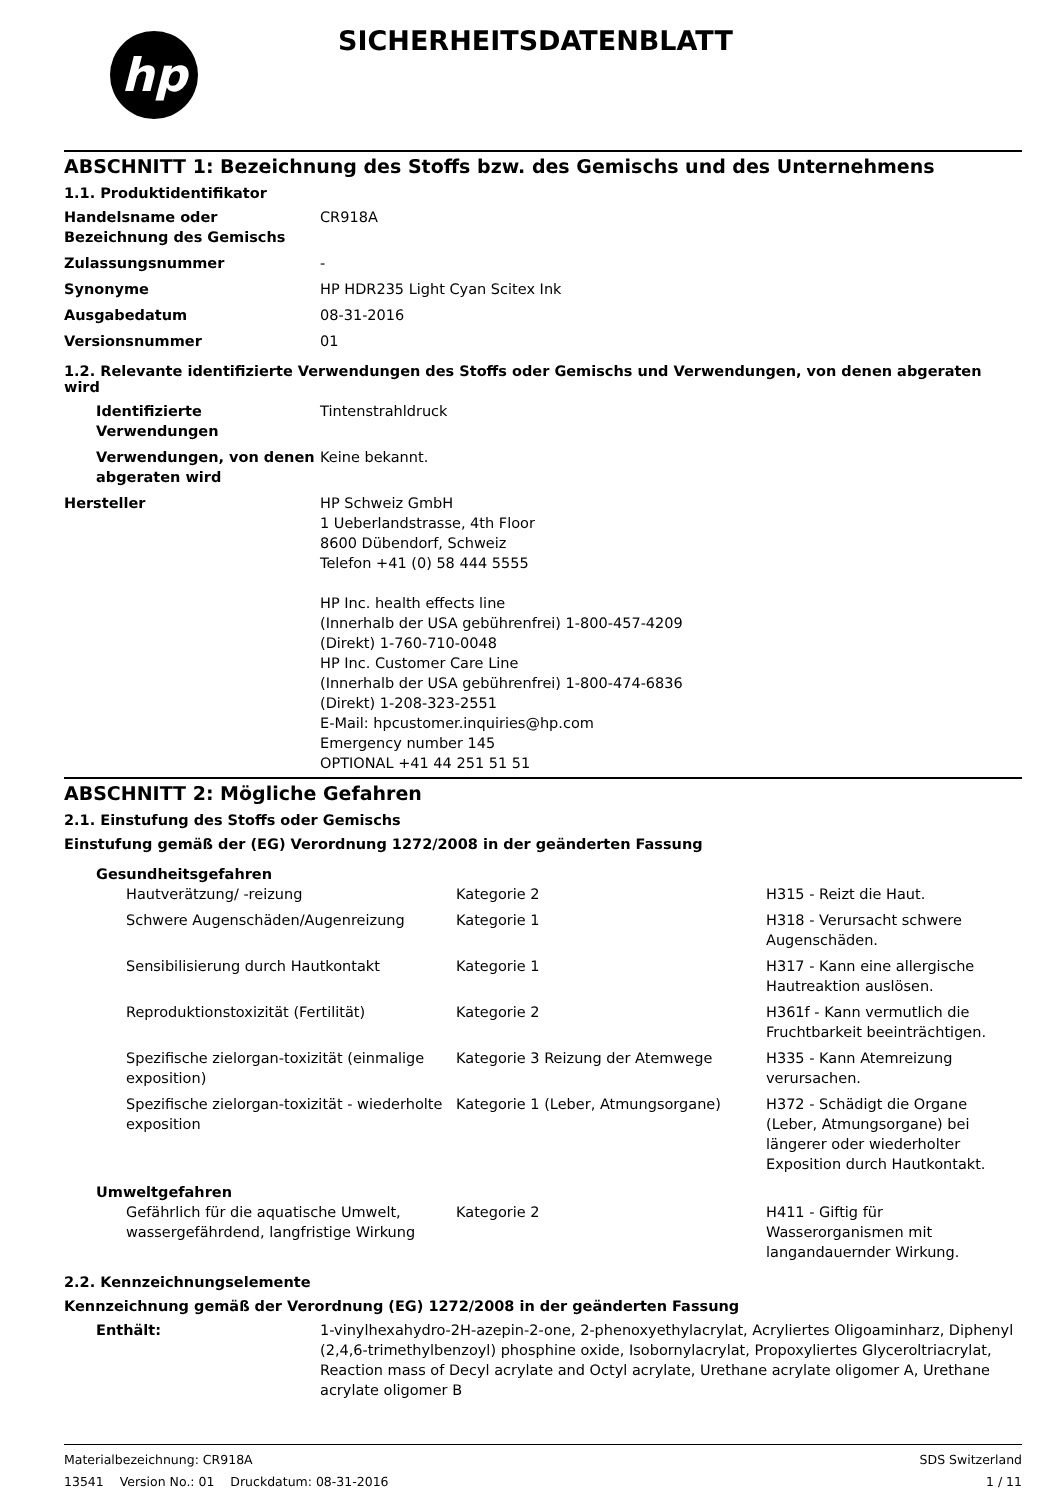hp
SICHERHEITSDATENBLATT
ABSCHNITT 1: Bezeichnung des Stoffs bzw. des Gemischs und des Unternehmens
1.1. Produktidentifikator
| Handelsname oder Bezeichnung des Gemischs | CR918A |
| Zulassungsnummer | - |
| Synonyme | HP HDR235 Light Cyan Scitex Ink |
| Ausgabedatum | 08-31-2016 |
| Versionsnummer | 01 |
1.2. Relevante identifizierte Verwendungen des Stoffs oder Gemischs und Verwendungen, von denen abgeraten wird
| Identifizierte Verwendungen | Tintenstrahldruck |
| Verwendungen, von denen abgeraten wird | Keine bekannt. |
| Hersteller | HP Schweiz GmbH 1 Ueberlandstrasse, 4th Floor 8600 Dübendorf, Schweiz Telefon +41 (0) 58 444 5555 HP Inc. health effects line (Innerhalb der USA gebührenfrei) 1-800-457-4209 (Direkt) 1-760-710-0048 HP Inc. Customer Care Line (Innerhalb der USA gebührenfrei) 1-800-474-6836 (Direkt) 1-208-323-2551 E-Mail: hpcustomer.inquiries@hp.com Emergency number 145 OPTIONAL +41 44 251 51 51 |
ABSCHNITT 2: Mögliche Gefahren
2.1. Einstufung des Stoffs oder Gemischs
Einstufung gemäß der (EG) Verordnung 1272/2008 in der geänderten Fassung
Gesundheitsgefahren
| Hautverätzung/ -reizung | Kategorie 2 | H315 - Reizt die Haut. |
| Schwere Augenschäden/Augenreizung | Kategorie 1 | H318 - Verursacht schwere Augenschäden. |
| Sensibilisierung durch Hautkontakt | Kategorie 1 | H317 - Kann eine allergische Hautreaktion auslösen. |
| Reproduktionstoxizität (Fertilität) | Kategorie 2 | H361f - Kann vermutlich die Fruchtbarkeit beeinträchtigen. |
| Spezifische zielorgan-toxizität (einmalige exposition) | Kategorie 3 Reizung der Atemwege | H335 - Kann Atemreizung verursachen. |
| Spezifische zielorgan-toxizität - wiederholte exposition | Kategorie 1 (Leber, Atmungsorgane) | H372 - Schädigt die Organe (Leber, Atmungsorgane) bei längerer oder wiederholter Exposition durch Hautkontakt. |
Umweltgefahren
| Gefährlich für die aquatische Umwelt, wassergefährdend, langfristige Wirkung | Kategorie 2 | H411 - Giftig für Wasserorganismen mit langandauernder Wirkung. |
2.2. Kennzeichnungselemente
Kennzeichnung gemäß der Verordnung (EG) 1272/2008 in der geänderten Fassung
| Enthält: | 1-vinylhexahydro-2H-azepin-2-one, 2-phenoxyethylacrylat, Acryliertes Oligoaminharz, Diphenyl (2,4,6-trimethylbenzoyl) phosphine oxide, Isobornylacrylat, Propoxyliertes Glyceroltriacrylat, Reaction mass of Decyl acrylate and Octyl acrylate, Urethane acrylate oligomer A, Urethane acrylate oligomer B |
Materialbezeichnung: CR918A
13541 Version No.: 01 Druckdatum: 08-31-2016
SDS Switzerland
1 / 11